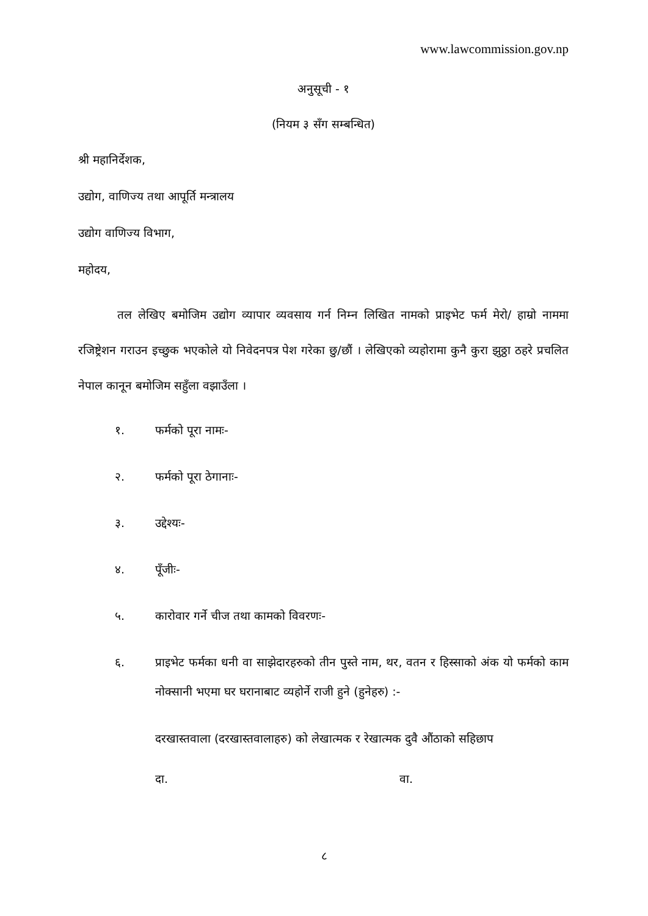www.lawcommission.gov.np
अनुसूची - १
(नियम ३ सँग सम्बन्धित)
श्री महानिर्देशक,
उद्योग, वाणिज्य तथा आपूर्ति मन्त्रालय
उद्योग वाणिज्य विभाग,
महोदय,
तल लेखिए बमोजिम उद्योग व्यापार व्यवसाय गर्न निम्न लिखित नामको प्राइभेट फर्म मेरो/ हाम्रो नाममा रजिष्ट्रेशन गराउन इच्छुक भएकोले यो निवेदनपत्र पेश गरेका छु/छौं । लेखिएको व्यहोरामा कुनै कुरा झुठ्ठा ठहरे प्रचलित नेपाल कानून बमोजिम सहुँला वझाउँला ।
१. फर्मको पूरा नामः-
२. फर्मको पूरा ठेगानाः-
३. उद्देश्यः-
४. पूँजीः-
५. कारोवार गर्ने चीज तथा कामको विवरणः-
६. प्राइभेट फर्मका धनी वा साझेदारहरुको तीन पुस्ते नाम, थर, वतन र हिस्साको अंक यो फर्मको काम नोक्सानी भएमा घर घरानाबाट व्यहोर्ने राजी हुने (हुनेहरु) :-
दरखास्तवाला (दरखास्तवालाहरु) को लेखात्मक र रेखात्मक दुवै औंठाको सहिछाप
दा. वा.
८